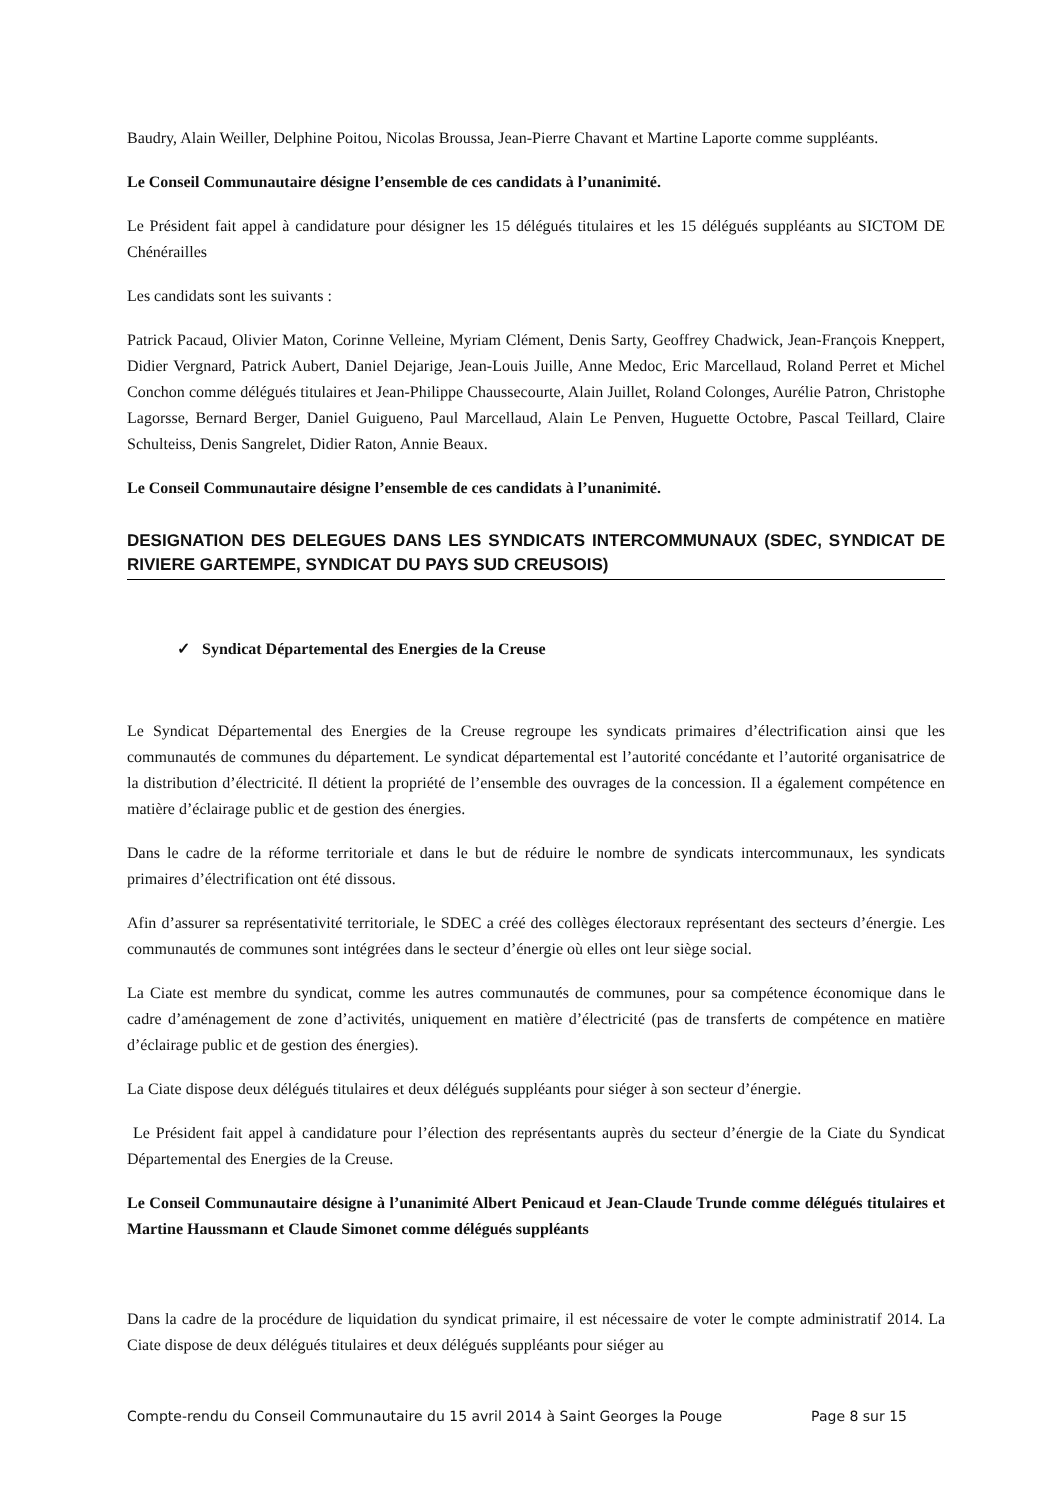Baudry, Alain Weiller, Delphine Poitou, Nicolas Broussa, Jean-Pierre Chavant et Martine Laporte comme suppléants.
Le Conseil Communautaire désigne l’ensemble de ces candidats à l’unanimité.
Le Président fait appel à candidature pour désigner les 15 délégués titulaires et les 15 délégués suppléants au SICTOM DE Chénérailles
Les candidats sont les suivants :
Patrick Pacaud, Olivier Maton, Corinne Velleine, Myriam Clément, Denis Sarty, Geoffrey Chadwick, Jean-François Kneppert, Didier Vergnard, Patrick Aubert, Daniel Dejarige, Jean-Louis Juille, Anne Medoc, Eric Marcellaud, Roland Perret et Michel Conchon comme délégués titulaires et Jean-Philippe Chaussecourte, Alain Juillet, Roland Colonges, Aurélie Patron, Christophe Lagorsse, Bernard Berger, Daniel Guigueno, Paul Marcellaud, Alain Le Penven, Huguette Octobre, Pascal Teillard, Claire Schulteiss, Denis Sangrelet, Didier Raton, Annie Beaux.
Le Conseil Communautaire désigne l’ensemble de ces candidats à l’unanimité.
DESIGNATION DES DELEGUES DANS LES SYNDICATS INTERCOMMUNAUX (SDEC, SYNDICAT DE RIVIERE GARTEMPE, SYNDICAT DU PAYS SUD CREUSOIS)
✓ Syndicat Départemental des Energies de la Creuse
Le Syndicat Départemental des Energies de la Creuse regroupe les syndicats primaires d’électrification ainsi que les communautés de communes du département. Le syndicat départemental est l’autorité concédante et l’autorité organisatrice de la distribution d’électricité. Il détient la propriété de l’ensemble des ouvrages de la concession. Il a également compétence en matière d’éclairage public et de gestion des énergies.
Dans le cadre de la réforme territoriale et dans le but de réduire le nombre de syndicats intercommunaux, les syndicats primaires d’électrification ont été dissous.
Afin d’assurer sa représentativité territoriale, le SDEC a créé des collèges électoraux représentant des secteurs d’énergie. Les communautés de communes sont intégrées dans le secteur d’énergie où elles ont leur siège social.
La Ciate est membre du syndicat, comme les autres communautés de communes, pour sa compétence économique dans le cadre d’aménagement de zone d’activités, uniquement en matière d’électricité (pas de transferts de compétence en matière d’éclairage public et de gestion des énergies).
La Ciate dispose deux délégués titulaires et deux délégués suppléants pour siéger à son secteur d’énergie.
Le Président fait appel à candidature pour l’élection des représentants auprès du secteur d’énergie de la Ciate du Syndicat Départemental des Energies de la Creuse.
Le Conseil Communautaire désigne à l’unanimité Albert Penicaud et Jean-Claude Trunde comme délégués titulaires et Martine Haussmann et Claude Simonet comme délégués suppléants
Dans la cadre de la procédure de liquidation du syndicat primaire, il est nécessaire de voter le compte administratif 2014. La Ciate dispose de deux délégués titulaires et deux délégués suppléants pour siéger au
Compte-rendu du Conseil Communautaire du 15 avril 2014 à Saint Georges la Pouge Page 8 sur 15